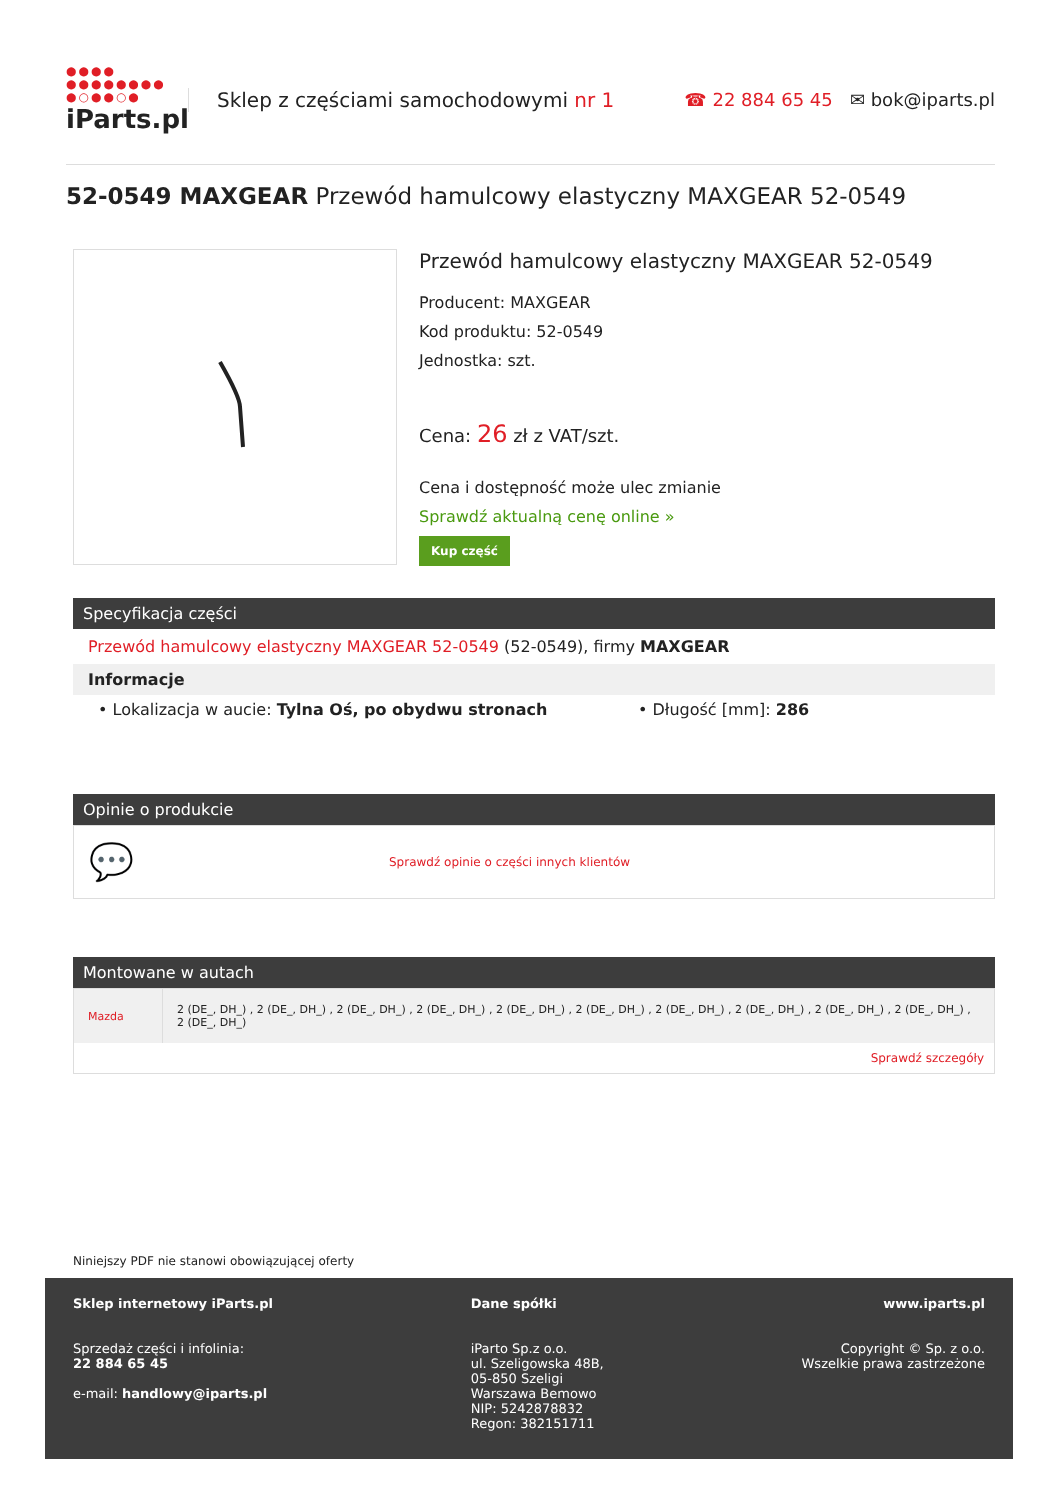●●●●
●●●●●●●●
●○●●○●
iParts.pl
Sklep z częściami samochodowymi nr 1
☎ 22 884 65 45 ✉ bok@iparts.pl
52-0549 MAXGEAR Przewód hamulcowy elastyczny MAXGEAR 52-0549
Przewód hamulcowy elastyczny MAXGEAR 52-0549
Producent: MAXGEAR
Kod produktu: 52-0549
Jednostka: szt.
Cena: 26 zł z VAT/szt.
Cena i dostępność może ulec zmianie
Sprawdź aktualną cenę online »
Kup część
Specyfikacja części
Przewód hamulcowy elastyczny MAXGEAR 52-0549 (52-0549), firmy MAXGEAR
Informacje
• Lokalizacja w aucie: Tylna Oś, po obydwu stronach • Długość [mm]: 286
Opinie o produkcie
💬 Sprawdź opinie o części innych klientów
Montowane w autach
| Mazda | 2 (DE_, DH_) , 2 (DE_, DH_) , 2 (DE_, DH_) , 2 (DE_, DH_) , 2 (DE_, DH_) , 2 (DE_, DH_) , 2 (DE_, DH_) , 2 (DE_, DH_) , 2 (DE_, DH_) , 2 (DE_, DH_) , 2 (DE_, DH_) |
| Sprawdź szczegóły | |
Niniejszy PDF nie stanowi obowiązującej oferty
Sklep internetowy iParts.pl
Sprzedaż części i infolinia:
22 884 65 45
e-mail: handlowy@iparts.pl
Dane spółki
iParto Sp.z o.o.
ul. Szeligowska 48B,
05-850 Szeligi
Warszawa Bemowo
NIP: 5242878832
Regon: 382151711
www.iparts.pl
Copyright © Sp. z o.o.
Wszelkie prawa zastrzeżone